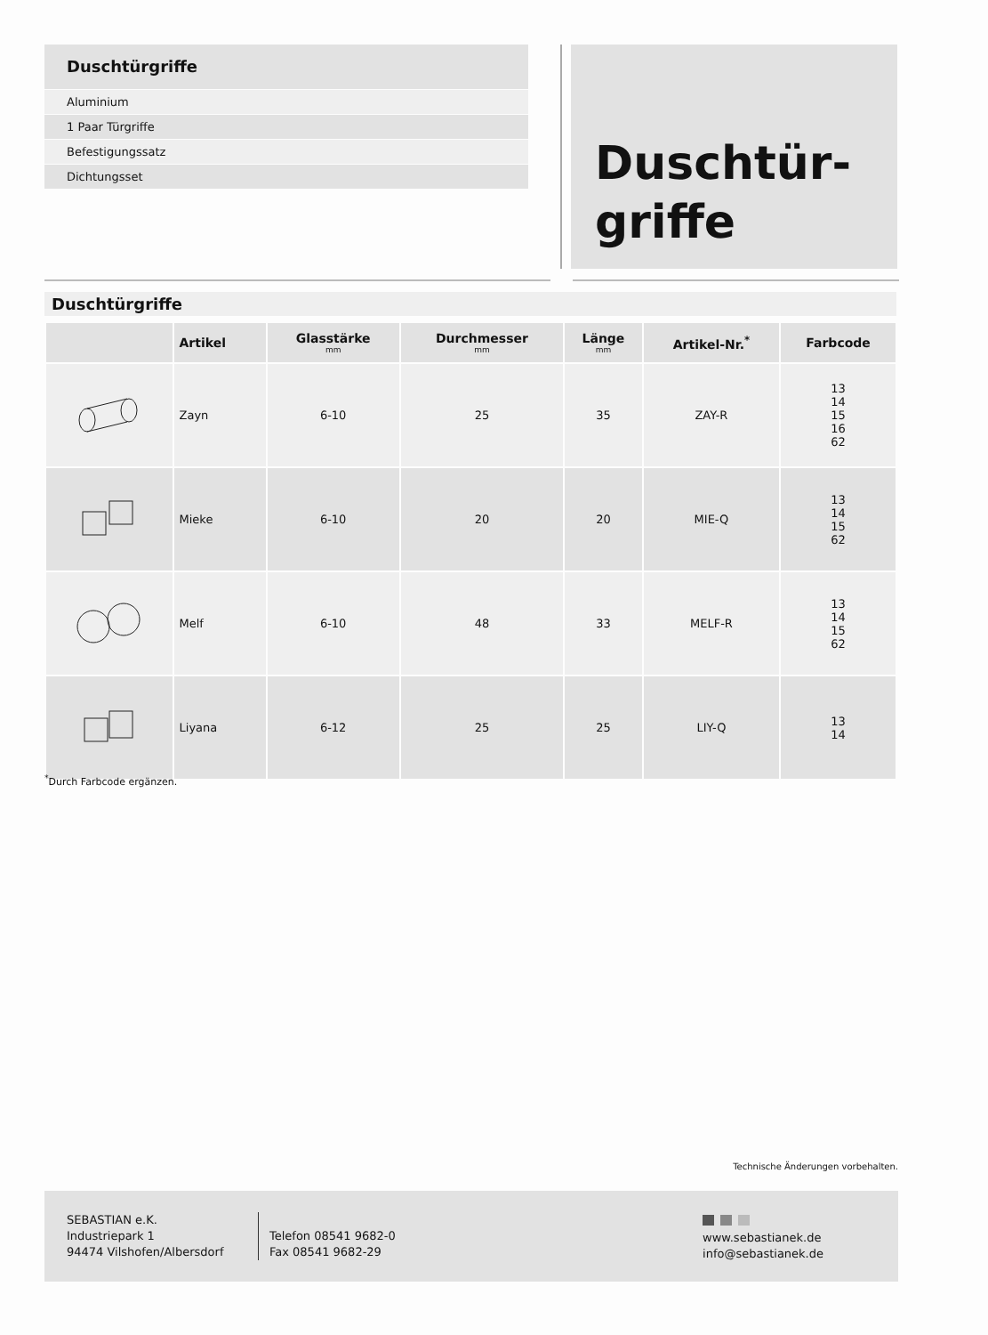Duschtürgriffe
Aluminium
1 Paar Türgriffe
Befestigungssatz
Dichtungsset
Duschtür-
griffe
Duschtürgriffe
| | Artikel | Glasstärke mm | Durchmesser mm | Länge mm | Artikel-Nr.<sup>*</sup> | Farbcode |
| --- | --- | --- | --- | --- | --- | --- |
| | Zayn | 6-10 | 25 | 35 | ZAY-R | 13 14 15 16 62 |
| | Mieke | 6-10 | 20 | 20 | MIE-Q | 13 14 15 62 |
| | Melf | 6-10 | 48 | 33 | MELF-R | 13 14 15 62 |
| | Liyana | 6-12 | 25 | 25 | LIY-Q | 13 14 |
<sup>*</sup> Durch Farbcode ergänzen.
Technische Änderungen vorbehalten.
SEBASTIAN e.K.
Industriepark 1
94474 Vilshofen/Albersdorf
Telefon 08541 9682-0
Fax 08541 9682-29
www.sebastianek.de
info@sebastianek.de